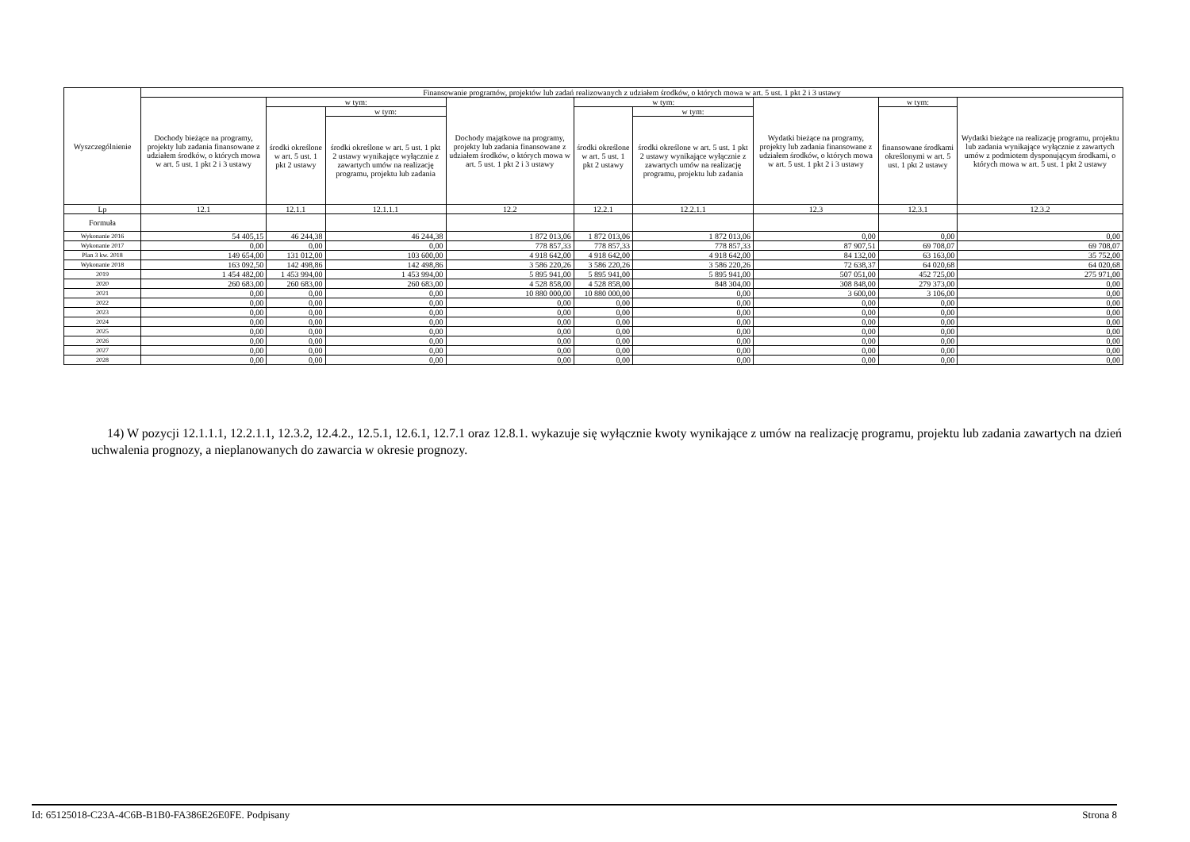| Wyszczególnienie | Finansowanie programów, projektów lub zadań realizowanych z udziałem środków, o których mowa w art. 5 ust. 1 pkt 2 i 3 ustawy | | | | | | | | |
| --- | --- | --- | --- | --- | --- | --- | --- | --- | --- |
| | Dochody bieżące na programy, projekty lub zadania finansowane z udziałem środków, o których mowa w art. 5 ust. 1 pkt 2 i 3 ustawy | w tym: | | Dochody majątkowe na programy, projekty lub zadania finansowane z udziałem środków, o których mowa w art. 5 ust. 1 pkt 2 i 3 ustawy | w tym: | | Wydatki bieżące na programy, projekty lub zadania finansowane z udziałem środków, o których mowa w art. 5 ust. 1 pkt 2 i 3 ustawy | w tym: | Wydatki bieżące na realizację programu, projektu lub zadania wynikające wyłącznie z zawartych umów z podmiotem dysponującym środkami, o których mowa w art. 5 ust. 1 pkt 2 ustawy |
| | | środki określone w art. 5 ust. 1 pkt 2 ustawy | w tym: | | środki określone w art. 5 ust. 1 pkt 2 ustawy | w tym: | | finansowane środkami określonymi w art. 5 ust. 1 pkt 2 ustawy | |
| | | | środki określone w art. 5 ust. 1 pkt 2 ustawy wynikające wyłącznie z zawartych umów na realizację programu, projektu lub zadania | | | środki określone w art. 5 ust. 1 pkt 2 ustawy wynikające wyłącznie z zawartych umów na realizację programu, projektu lub zadania | | | |
| Lp | 12.1 | 12.1.1 | 12.1.1.1 | 12.2 | 12.2.1 | 12.2.1.1 | 12.3 | 12.3.1 | 12.3.2 |
| Formuła | | | | | | | | | |
| Wykonanie 2016 | 54 405,15 | 46 244,38 | 46 244,38 | 1 872 013,06 | 1 872 013,06 | 1 872 013,06 | 0,00 | 0,00 | 0,00 |
| Wykonanie 2017 | 0,00 | 0,00 | 0,00 | 778 857,33 | 778 857,33 | 778 857,33 | 87 907,51 | 69 708,07 | 69 708,07 |
| Plan 3 kw. 2018 | 149 654,00 | 131 012,00 | 103 600,00 | 4 918 642,00 | 4 918 642,00 | 4 918 642,00 | 84 132,00 | 63 163,00 | 35 752,00 |
| Wykonanie 2018 | 163 092,50 | 142 498,86 | 142 498,86 | 3 586 220,26 | 3 586 220,26 | 3 586 220,26 | 72 638,37 | 64 020,68 | 64 020,68 |
| 2019 | 1 454 482,00 | 1 453 994,00 | 1 453 994,00 | 5 895 941,00 | 5 895 941,00 | 5 895 941,00 | 507 051,00 | 452 725,00 | 275 971,00 |
| 2020 | 260 683,00 | 260 683,00 | 260 683,00 | 4 528 858,00 | 4 528 858,00 | 848 304,00 | 308 848,00 | 279 373,00 | 0,00 |
| 2021 | 0,00 | 0,00 | 0,00 | 10 880 000,00 | 10 880 000,00 | 0,00 | 3 600,00 | 3 106,00 | 0,00 |
| 2022 | 0,00 | 0,00 | 0,00 | 0,00 | 0,00 | 0,00 | 0,00 | 0,00 | 0,00 |
| 2023 | 0,00 | 0,00 | 0,00 | 0,00 | 0,00 | 0,00 | 0,00 | 0,00 | 0,00 |
| 2024 | 0,00 | 0,00 | 0,00 | 0,00 | 0,00 | 0,00 | 0,00 | 0,00 | 0,00 |
| 2025 | 0,00 | 0,00 | 0,00 | 0,00 | 0,00 | 0,00 | 0,00 | 0,00 | 0,00 |
| 2026 | 0,00 | 0,00 | 0,00 | 0,00 | 0,00 | 0,00 | 0,00 | 0,00 | 0,00 |
| 2027 | 0,00 | 0,00 | 0,00 | 0,00 | 0,00 | 0,00 | 0,00 | 0,00 | 0,00 |
| 2028 | 0,00 | 0,00 | 0,00 | 0,00 | 0,00 | 0,00 | 0,00 | 0,00 | 0,00 |
14) W pozycji 12.1.1.1, 12.2.1.1, 12.3.2, 12.4.2., 12.5.1, 12.6.1, 12.7.1 oraz 12.8.1. wykazuje się wyłącznie kwoty wynikające z umów na realizację programu, projektu lub zadania zawartych na dzień uchwalenia prognozy, a nieplanowanych do zawarcia w okresie prognozy.
Id: 65125018-C23A-4C6B-B1B0-FA386E26E0FE. Podpisany Strona 8